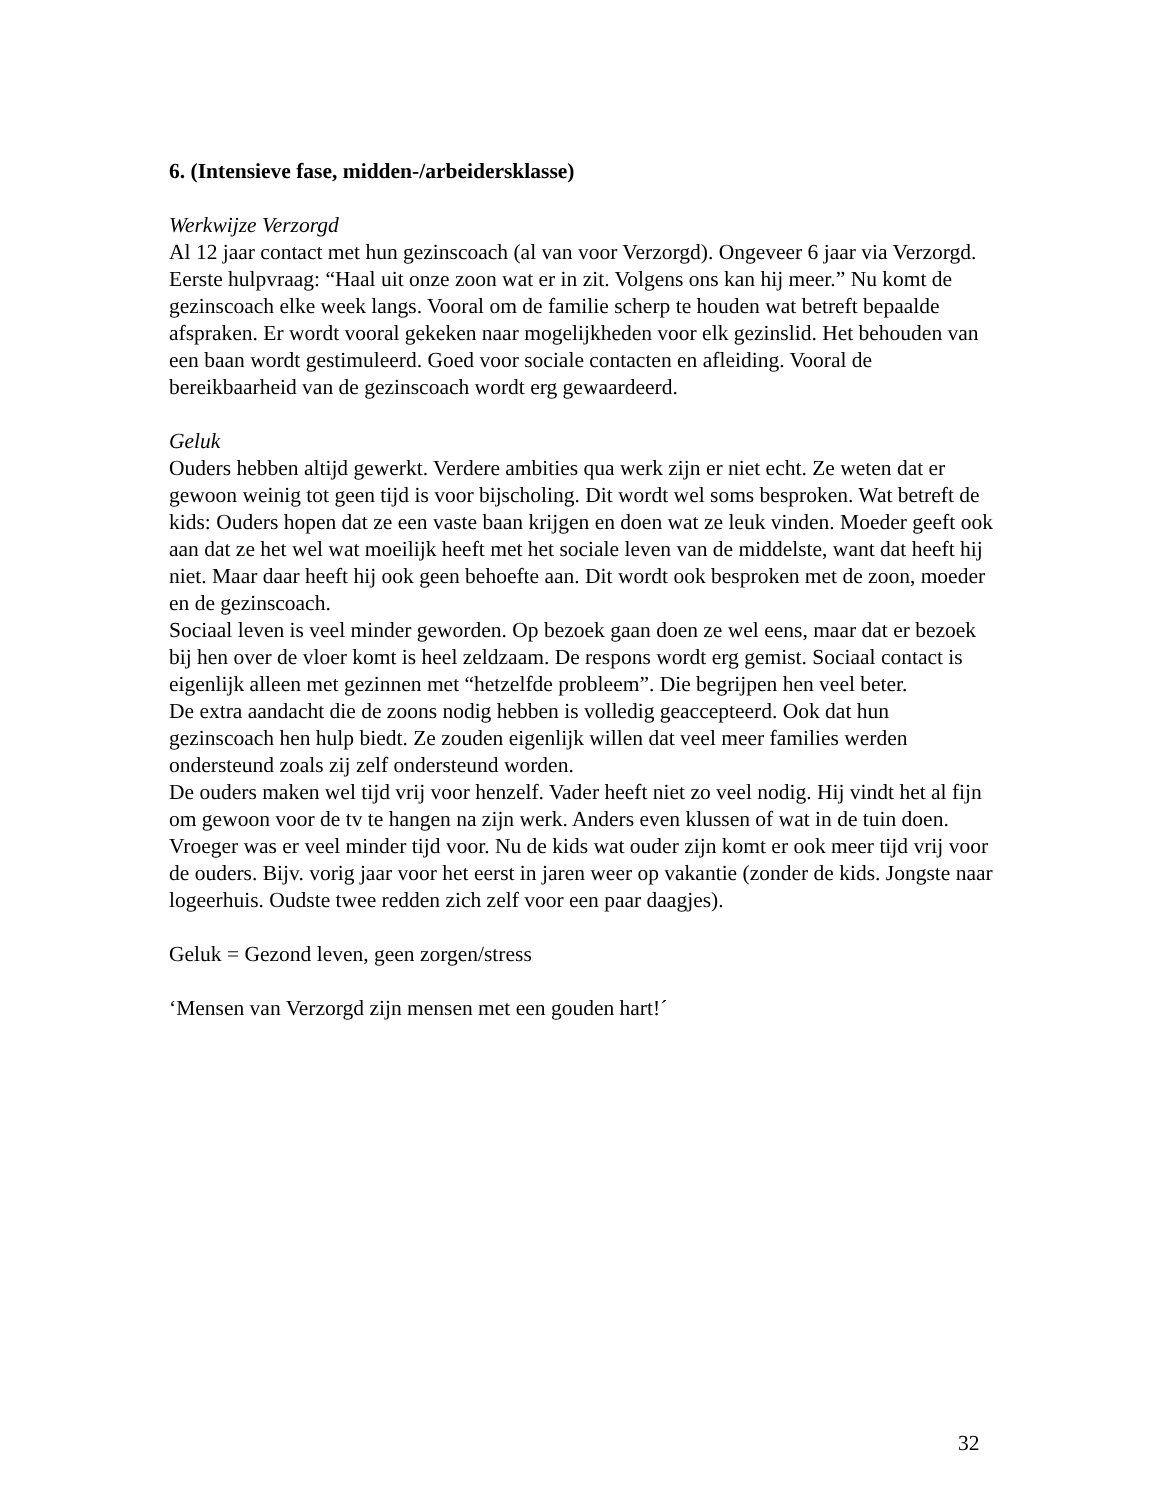6. (Intensieve fase, midden-/arbeidersklasse)
Werkwijze Verzorgd
Al 12 jaar contact met hun gezinscoach (al van voor Verzorgd). Ongeveer 6 jaar via Verzorgd. Eerste hulpvraag: “Haal uit onze zoon wat er in zit. Volgens ons kan hij meer.” Nu komt de gezinscoach elke week langs. Vooral om de familie scherp te houden wat betreft bepaalde afspraken. Er wordt vooral gekeken naar mogelijkheden voor elk gezinslid. Het behouden van een baan wordt gestimuleerd. Goed voor sociale contacten en afleiding. Vooral de bereikbaarheid van de gezinscoach wordt erg gewaardeerd.
Geluk
Ouders hebben altijd gewerkt. Verdere ambities qua werk zijn er niet echt. Ze weten dat er gewoon weinig tot geen tijd is voor bijscholing. Dit wordt wel soms besproken. Wat betreft de kids: Ouders hopen dat ze een vaste baan krijgen en doen wat ze leuk vinden. Moeder geeft ook aan dat ze het wel wat moeilijk heeft met het sociale leven van de middelste, want dat heeft hij niet. Maar daar heeft hij ook geen behoefte aan. Dit wordt ook besproken met de zoon, moeder en de gezinscoach.
Sociaal leven is veel minder geworden. Op bezoek gaan doen ze wel eens, maar dat er bezoek bij hen over de vloer komt is heel zeldzaam. De respons wordt erg gemist. Sociaal contact is eigenlijk alleen met gezinnen met “hetzelfde probleem”. Die begrijpen hen veel beter.
De extra aandacht die de zoons nodig hebben is volledig geaccepteerd. Ook dat hun gezinscoach hen hulp biedt. Ze zouden eigenlijk willen dat veel meer families werden ondersteund zoals zij zelf ondersteund worden.
De ouders maken wel tijd vrij voor henzelf. Vader heeft niet zo veel nodig. Hij vindt het al fijn om gewoon voor de tv te hangen na zijn werk. Anders even klussen of wat in de tuin doen. Vroeger was er veel minder tijd voor. Nu de kids wat ouder zijn komt er ook meer tijd vrij voor de ouders. Bijv. vorig jaar voor het eerst in jaren weer op vakantie (zonder de kids. Jongste naar logeerhuis. Oudste twee redden zich zelf voor een paar daagjes).
Geluk = Gezond leven, geen zorgen/stress
‘Mensen van Verzorgd zijn mensen met een gouden hart!´
32